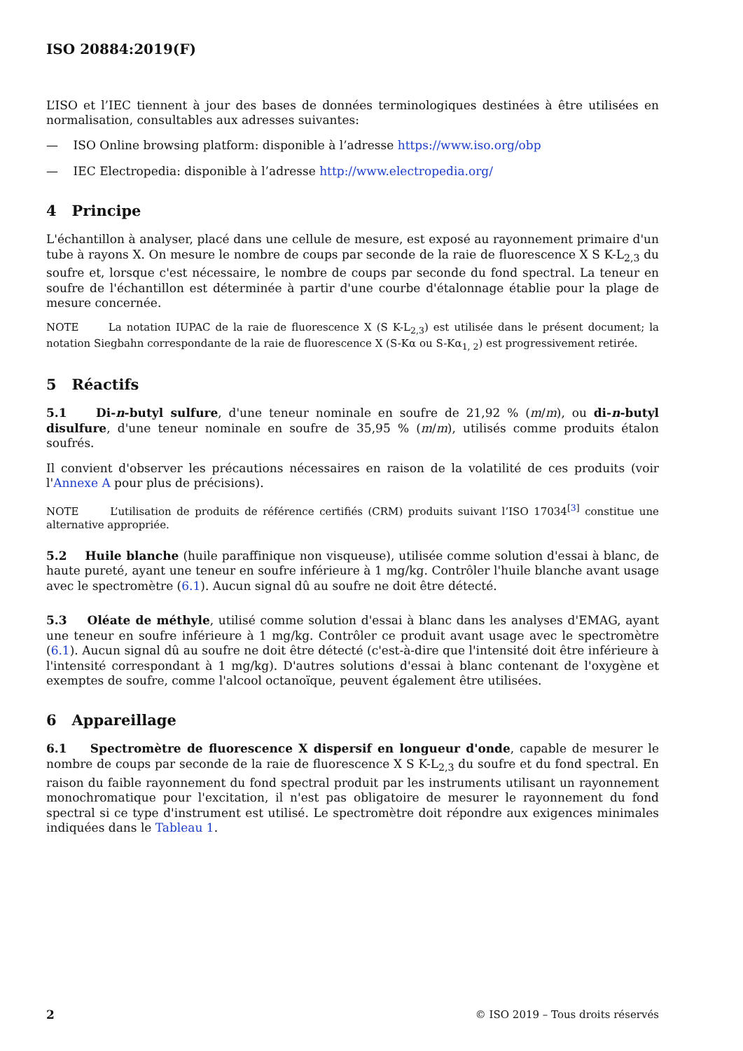ISO 20884:2019(F)
L’ISO et l’IEC tiennent à jour des bases de données terminologiques destinées à être utilisées en normalisation, consultables aux adresses suivantes:
— ISO Online browsing platform: disponible à l’adresse https://www.iso.org/obp
— IEC Electropedia: disponible à l’adresse http://www.electropedia.org/
4 Principe
L'échantillon à analyser, placé dans une cellule de mesure, est exposé au rayonnement primaire d'un tube à rayons X. On mesure le nombre de coups par seconde de la raie de fluorescence X S K-L<sub>2,3</sub> du soufre et, lorsque c'est nécessaire, le nombre de coups par seconde du fond spectral. La teneur en soufre de l'échantillon est déterminée à partir d'une courbe d'étalonnage établie pour la plage de mesure concernée.
NOTE La notation IUPAC de la raie de fluorescence X (S K-L<sub>2,3</sub>) est utilisée dans le présent document; la notation Siegbahn correspondante de la raie de fluorescence X (S-Kα ou S-Kα<sub>1, 2</sub>) est progressivement retirée.
5 Réactifs
5.1 Di-n-butyl sulfure, d'une teneur nominale en soufre de 21,92 % (m/m), ou di-n-butyl disulfure, d'une teneur nominale en soufre de 35,95 % (m/m), utilisés comme produits étalon soufrés.
Il convient d'observer les précautions nécessaires en raison de la volatilité de ces produits (voir l'Annexe A pour plus de précisions).
NOTE L’utilisation de produits de référence certifiés (CRM) produits suivant l’ISO 17034<sup>[3]</sup> constitue une alternative appropriée.
5.2 Huile blanche (huile paraffinique non visqueuse), utilisée comme solution d'essai à blanc, de haute pureté, ayant une teneur en soufre inférieure à 1 mg/kg. Contrôler l'huile blanche avant usage avec le spectromètre (6.1). Aucun signal dû au soufre ne doit être détecté.
5.3 Oléate de méthyle, utilisé comme solution d'essai à blanc dans les analyses d'EMAG, ayant une teneur en soufre inférieure à 1 mg/kg. Contrôler ce produit avant usage avec le spectromètre (6.1). Aucun signal dû au soufre ne doit être détecté (c'est-à-dire que l'intensité doit être inférieure à l'intensité correspondant à 1 mg/kg). D'autres solutions d'essai à blanc contenant de l'oxygène et exemptes de soufre, comme l'alcool octanoïque, peuvent également être utilisées.
6 Appareillage
6.1 Spectromètre de fluorescence X dispersif en longueur d'onde, capable de mesurer le nombre de coups par seconde de la raie de fluorescence X S K-L<sub>2,3</sub> du soufre et du fond spectral. En raison du faible rayonnement du fond spectral produit par les instruments utilisant un rayonnement monochromatique pour l'excitation, il n'est pas obligatoire de mesurer le rayonnement du fond spectral si ce type d'instrument est utilisé. Le spectromètre doit répondre aux exigences minimales indiquées dans le Tableau 1.
2 © ISO 2019 – Tous droits réservés